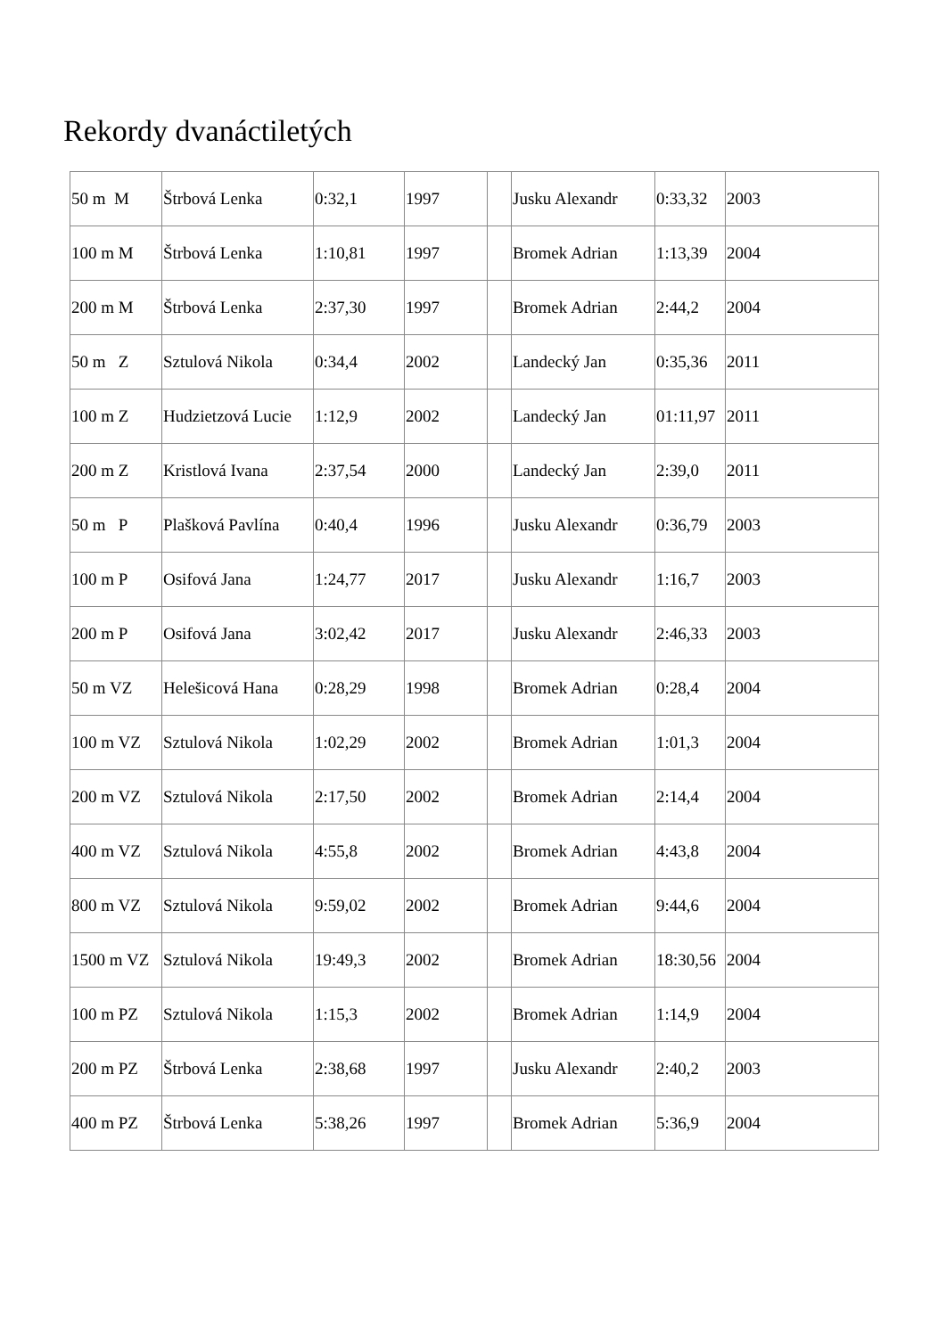Rekordy dvanáctiletých
| 50 m M | Štrbová Lenka | 0:32,1 | 1997 | | Jusku Alexandr | 0:33,32 | 2003 |
| 100 m M | Štrbová Lenka | 1:10,81 | 1997 | | Bromek Adrian | 1:13,39 | 2004 |
| 200 m M | Štrbová Lenka | 2:37,30 | 1997 | | Bromek Adrian | 2:44,2 | 2004 |
| 50 m Z | Sztulová Nikola | 0:34,4 | 2002 | | Landecký Jan | 0:35,36 | 2011 |
| 100 m Z | Hudzietzová Lucie | 1:12,9 | 2002 | | Landecký Jan | 01:11,97 | 2011 |
| 200 m Z | Kristlová Ivana | 2:37,54 | 2000 | | Landecký Jan | 2:39,0 | 2011 |
| 50 m P | Plašková Pavlína | 0:40,4 | 1996 | | Jusku Alexandr | 0:36,79 | 2003 |
| 100 m P | Osifová Jana | 1:24,77 | 2017 | | Jusku Alexandr | 1:16,7 | 2003 |
| 200 m P | Osifová Jana | 3:02,42 | 2017 | | Jusku Alexandr | 2:46,33 | 2003 |
| 50 m VZ | Helešicová Hana | 0:28,29 | 1998 | | Bromek Adrian | 0:28,4 | 2004 |
| 100 m VZ | Sztulová Nikola | 1:02,29 | 2002 | | Bromek Adrian | 1:01,3 | 2004 |
| 200 m VZ | Sztulová Nikola | 2:17,50 | 2002 | | Bromek Adrian | 2:14,4 | 2004 |
| 400 m VZ | Sztulová Nikola | 4:55,8 | 2002 | | Bromek Adrian | 4:43,8 | 2004 |
| 800 m VZ | Sztulová Nikola | 9:59,02 | 2002 | | Bromek Adrian | 9:44,6 | 2004 |
| 1500 m VZ | Sztulová Nikola | 19:49,3 | 2002 | | Bromek Adrian | 18:30,56 | 2004 |
| 100 m PZ | Sztulová Nikola | 1:15,3 | 2002 | | Bromek Adrian | 1:14,9 | 2004 |
| 200 m PZ | Štrbová Lenka | 2:38,68 | 1997 | | Jusku Alexandr | 2:40,2 | 2003 |
| 400 m PZ | Štrbová Lenka | 5:38,26 | 1997 | | Bromek Adrian | 5:36,9 | 2004 |